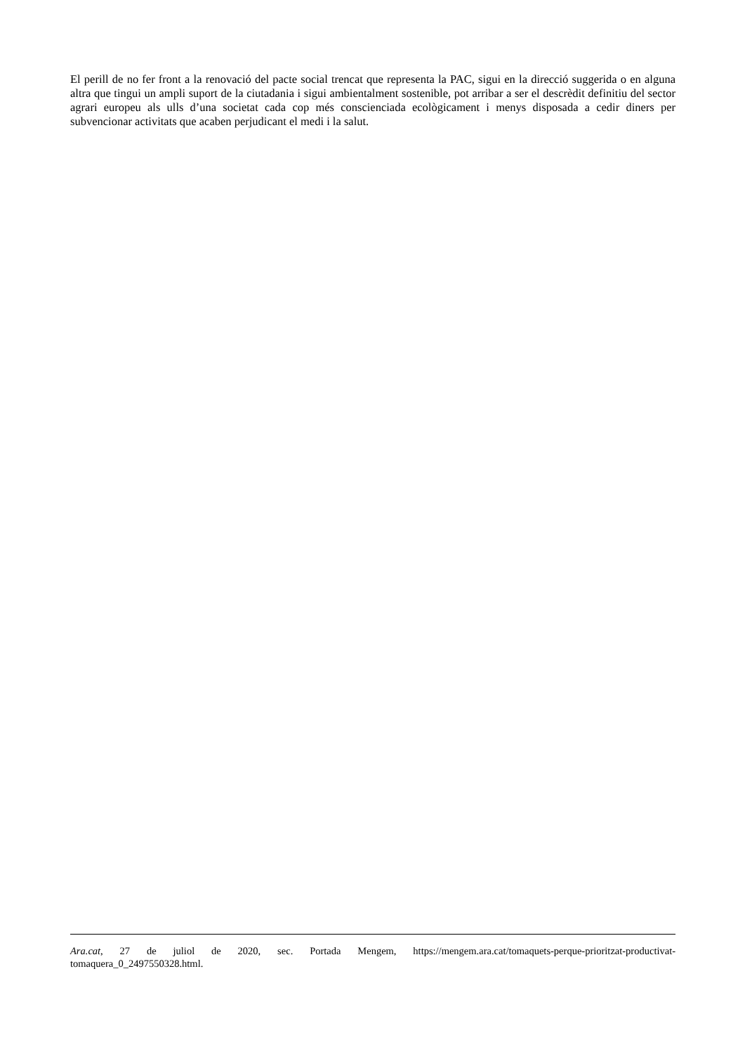El perill de no fer front a la renovació del pacte social trencat que representa la PAC, sigui en la direcció suggerida o en alguna altra que tingui un ampli suport de la ciutadania i sigui ambientalment sostenible, pot arribar a ser el descrèdit definitiu del sector agrari europeu als ulls d’una societat cada cop més conscienciada ecològicament i menys disposada a cedir diners per subvencionar activitats que acaben perjudicant el medi i la salut.
Ara.cat, 27 de juliol de 2020, sec. Portada Mengem, https://mengem.ara.cat/tomaquets-perque-prioritzat-productivat-tomaquera_0_2497550328.html.